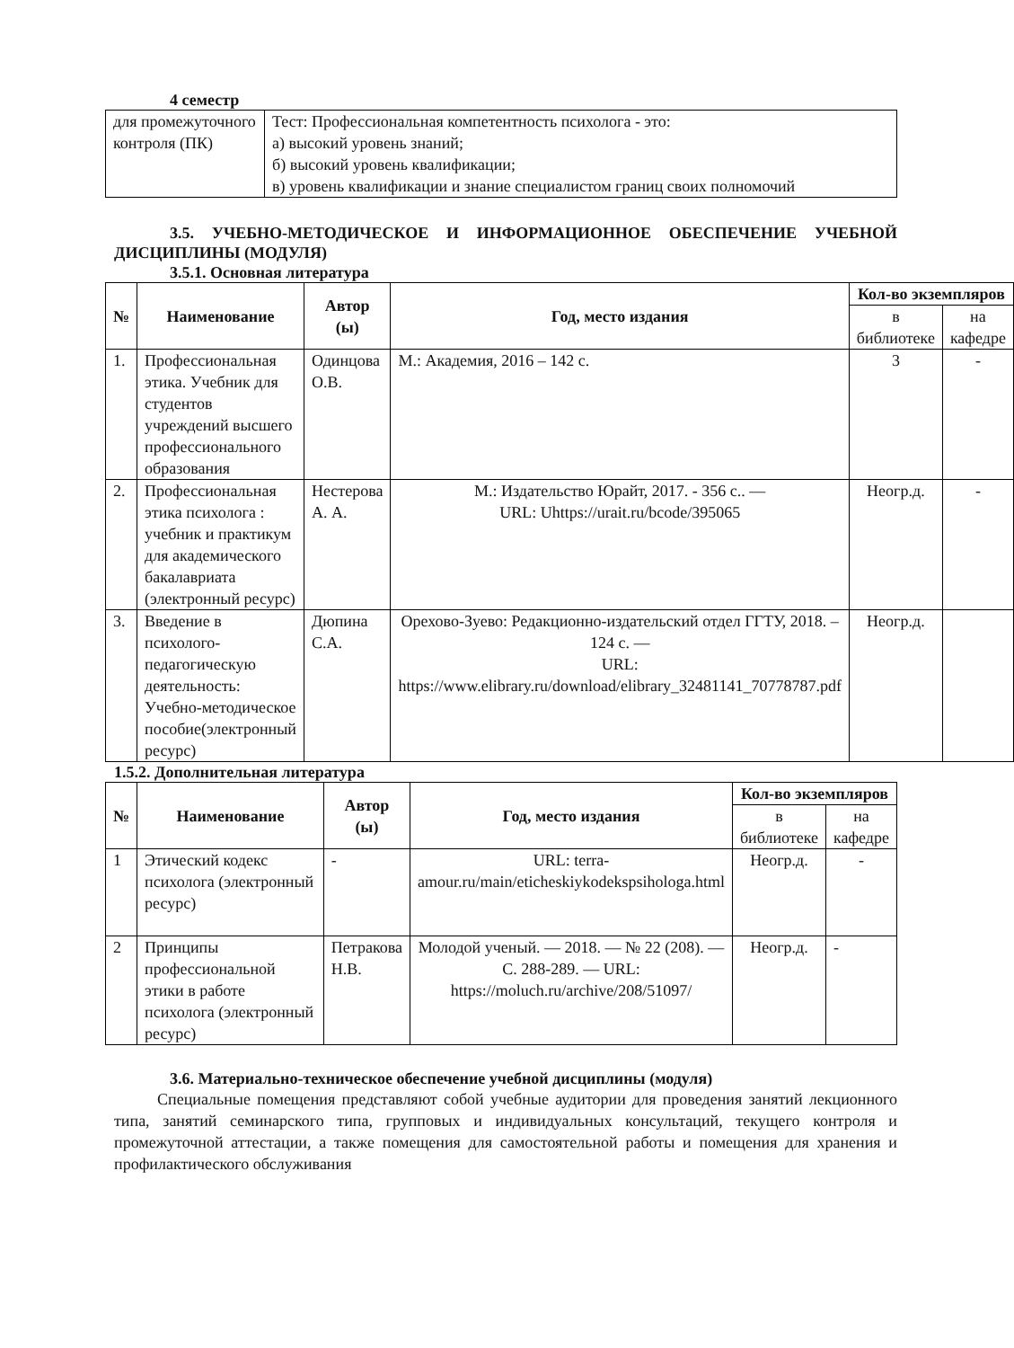4 семестр
| для промежуточного контроля (ПК) | Тест: Профессиональная компетентность психолога - это: а) высокий уровень знаний; б) высокий уровень квалификации; в) уровень квалификации и знание специалистом границ своих полномочий |
3.5. УЧЕБНО-МЕТОДИЧЕСКОЕ И ИНФОРМАЦИОННОЕ ОБЕСПЕЧЕНИЕ УЧЕБНОЙ ДИСЦИПЛИНЫ (МОДУЛЯ)
3.5.1. Основная литература
| № | Наименование | Автор (ы) | Год, место издания | Кол-во экземпляров | |
| --- | --- | --- | --- | --- | --- |
| | | | | в библиотеке | на кафедре |
| 1. | Профессиональная этика. Учебник для студентов учреждений высшего профессионального образования | Одинцова О.В. | М.: Академия, 2016 – 142 с. | 3 | - |
| 2. | Профессиональная этика психолога : учебник и практикум для академического бакалавриата (электронный ресурс) | Нестерова А. А. | М.: Издательство Юрайт, 2017. - 356 с.. — URL: Uhttps://urait.ru/bcode/395065 | Неогр.д. | - |
| 3. | Введение в психолого-педагогическую деятельность: Учебно-методическое пособие(электронный ресурс) | Дюпина С.А. | Орехово-Зуево: Редакционно-издательский отдел ГГТУ, 2018. – 124 с. — URL: https://www.elibrary.ru/download/elibrary_32481141_70778787.pdf | Неогр.д. | |
1.5.2. Дополнительная литература
| № | Наименование | Автор (ы) | Год, место издания | Кол-во экземпляров | |
| --- | --- | --- | --- | --- | --- |
| | | | | в библиотеке | на кафедре |
| 1 | Этический кодекс психолога (электронный ресурс) | - | URL: terra-amour.ru/main/eticheskiykodekspsihologa.html | Неогр.д. | - |
| 2 | Принципы профессиональной этики в работе психолога (электронный ресурс) | Петракова Н.В. | Молодой ученый. — 2018. — № 22 (208). — С. 288-289. — URL: https://moluch.ru/archive/208/51097/ | Неогр.д. | - |
3.6. Материально-техническое обеспечение учебной дисциплины (модуля)
Специальные помещения представляют собой учебные аудитории для проведения занятий лекционного типа, занятий семинарского типа, групповых и индивидуальных консультаций, текущего контроля и промежуточной аттестации, а также помещения для самостоятельной работы и помещения для хранения и профилактического обслуживания